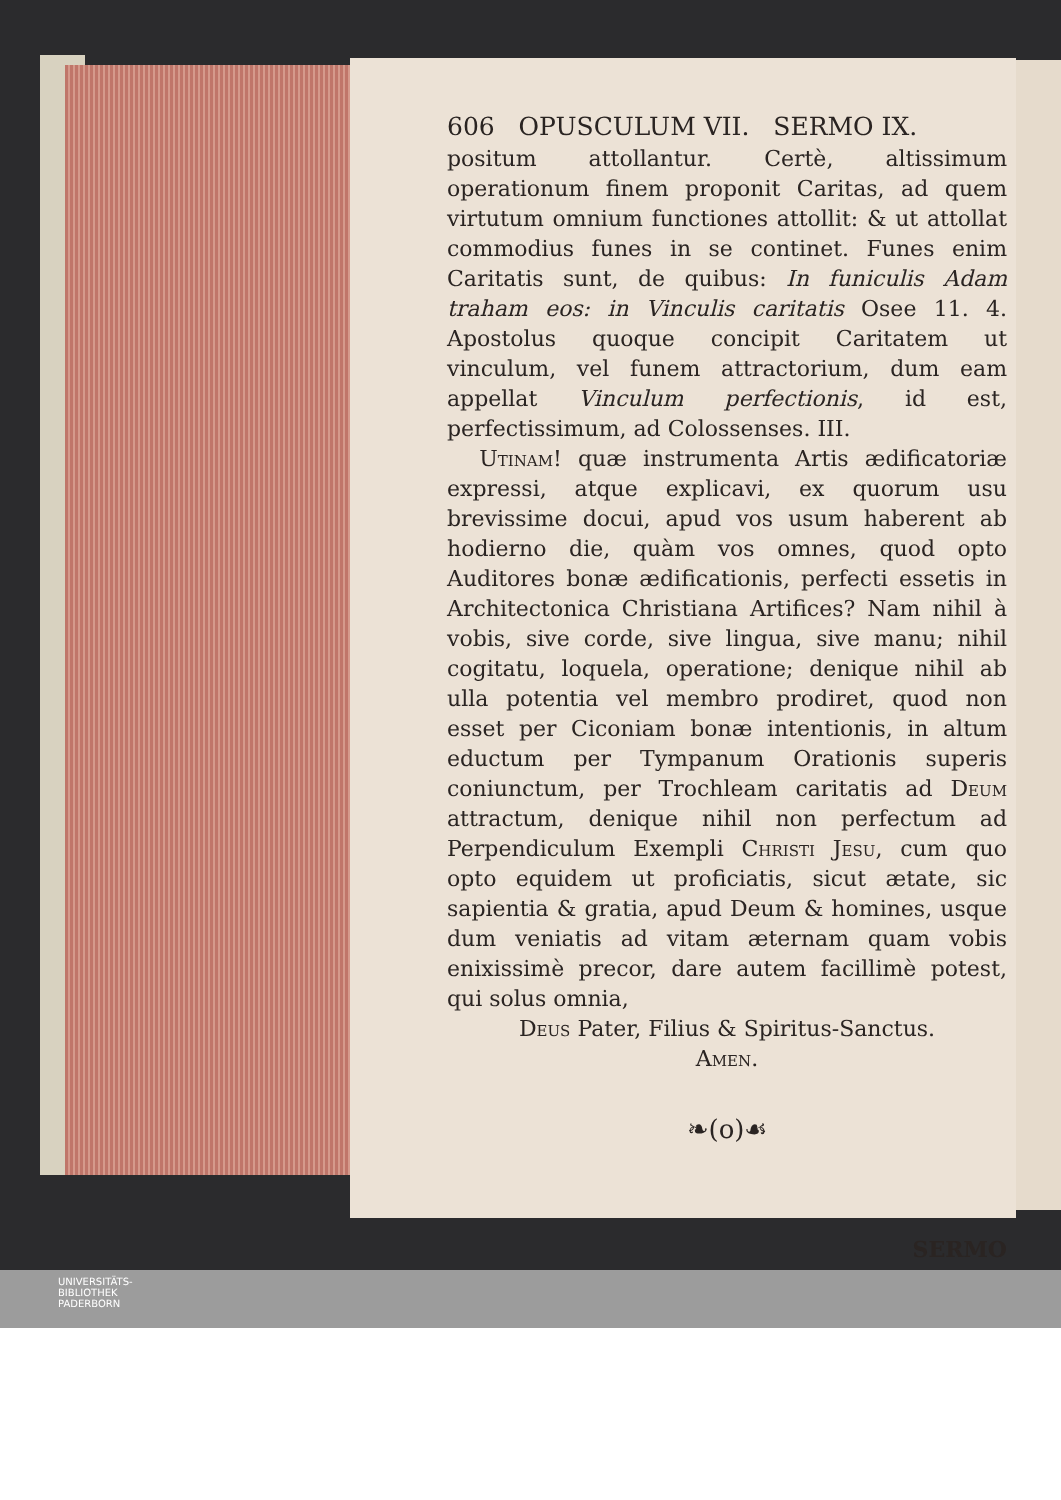606 OPUSCULUM VII. SERMO IX.
positum attollantur. Certè, altissimum operationum finem proponit Caritas, ad quem virtutum omnium functiones attollit: & ut attollat commodius funes in se continet. Funes enim Caritatis sunt, de quibus: In funiculis Adam traham eos: in Vinculis caritatis Osee 11. 4. Apostolus quoque concipit Caritatem ut vinculum, vel funem attractorium, dum eam appellat Vinculum perfectionis, id est, perfectissimum, ad Colossenses. III.
Utinam! quæ instrumenta Artis ædificatoriæ expressi, atque explicavi, ex quorum usu brevissime docui, apud vos usum haberent ab hodierno die, quàm vos omnes, quod opto Auditores bonæ ædificationis, perfecti essetis in Architectonica Christiana Artifices? Nam nihil à vobis, sive corde, sive lingua, sive manu; nihil cogitatu, loquela, operatione; denique nihil ab ulla potentia vel membro prodiret, quod non esset per Ciconiam bonæ intentionis, in altum eductum per Tympanum Orationis superis coniunctum, per Trochleam caritatis ad Deum attractum, denique nihil non perfectum ad Perpendiculum Exempli Christi Jesu, cum quo opto equidem ut proficiatis, sicut ætate, sic sapientia & gratia, apud Deum & homines, usque dum veniatis ad vitam æternam quam vobis enixissimè precor, dare autem facillimè potest, qui solus omnia,
Deus Pater, Filius & Spiritus-Sanctus.
Amen.
❧(o)☙
SERMO
UNIVERSITÄTS-
BIBLIOTHEK
PADERBORN